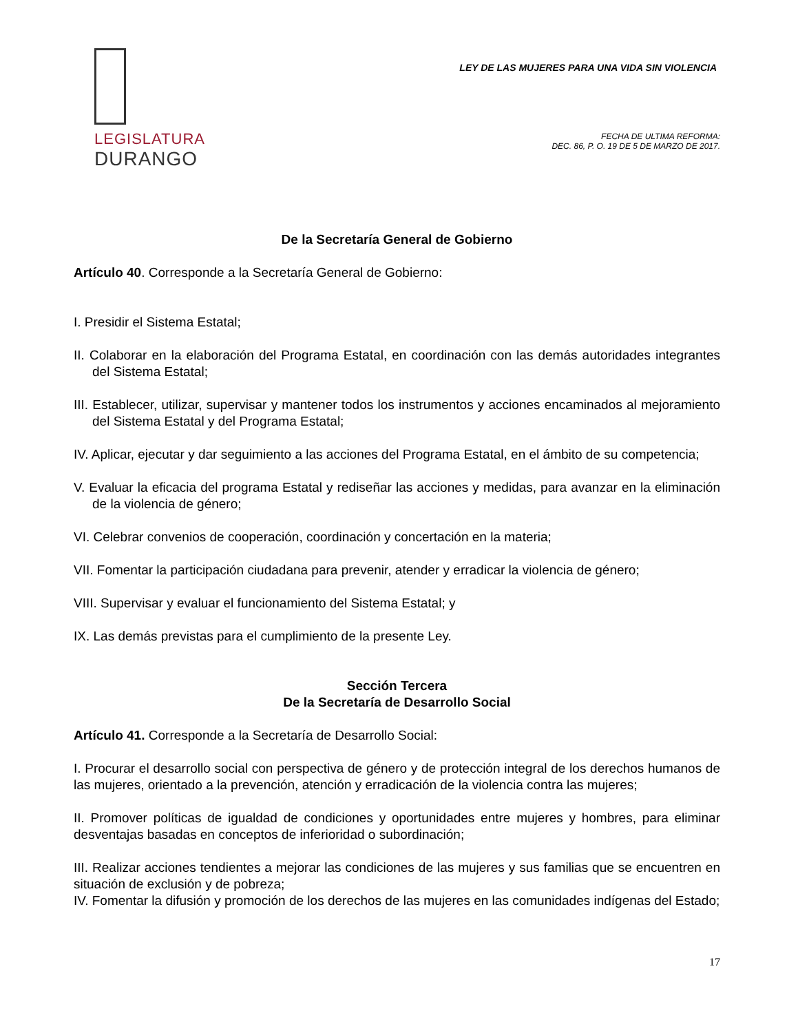LEGISLATURA
DURANGO
LEY DE LAS MUJERES PARA UNA VIDA SIN VIOLENCIA
FECHA DE ULTIMA REFORMA:
DEC. 86, P. O. 19 DE 5 DE MARZO DE 2017.
De la Secretaría General de Gobierno
Artículo 40. Corresponde a la Secretaría General de Gobierno:
I. Presidir el Sistema Estatal;
II. Colaborar en la elaboración del Programa Estatal, en coordinación con las demás autoridades integrantes del Sistema Estatal;
III. Establecer, utilizar, supervisar y mantener todos los instrumentos y acciones encaminados al mejoramiento del Sistema Estatal y del Programa Estatal;
IV. Aplicar, ejecutar y dar seguimiento a las acciones del Programa Estatal, en el ámbito de su competencia;
V. Evaluar la eficacia del programa Estatal y rediseñar las acciones y medidas, para avanzar en la eliminación de la violencia de género;
VI. Celebrar convenios de cooperación, coordinación y concertación en la materia;
VII. Fomentar la participación ciudadana para prevenir, atender y erradicar la violencia de género;
VIII. Supervisar y evaluar el funcionamiento del Sistema Estatal; y
IX. Las demás previstas para el cumplimiento de la presente Ley.
Sección Tercera
De la Secretaría de Desarrollo Social
Artículo 41. Corresponde a la Secretaría de Desarrollo Social:
I. Procurar el desarrollo social con perspectiva de género y de protección integral de los derechos humanos de las mujeres, orientado a la prevención, atención y erradicación de la violencia contra las mujeres;
II. Promover políticas de igualdad de condiciones y oportunidades entre mujeres y hombres, para eliminar desventajas basadas en conceptos de inferioridad o subordinación;
III. Realizar acciones tendientes a mejorar las condiciones de las mujeres y sus familias que se encuentren en situación de exclusión y de pobreza;
IV. Fomentar la difusión y promoción de los derechos de las mujeres en las comunidades indígenas del Estado;
17